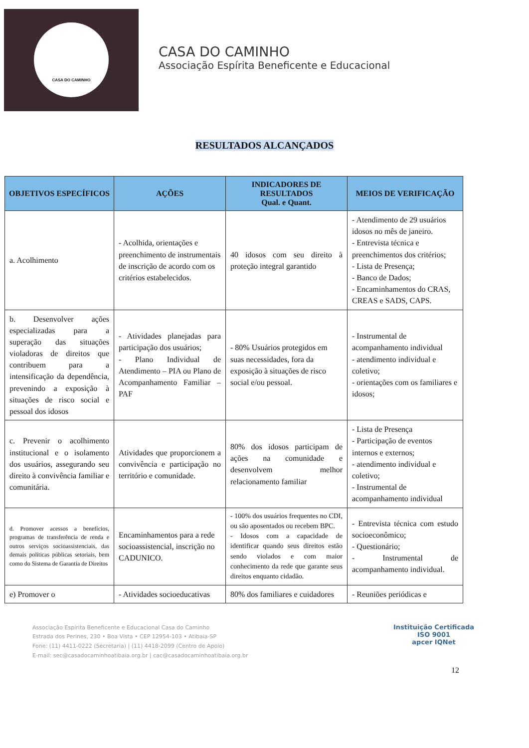CASA DO CAMINHO
CASA DO CAMINHO
Associação Espírita Beneficente e Educacional
RESULTADOS ALCANÇADOS
| OBJETIVOS ESPECÍFICOS | AÇÕES | INDICADORES DE RESULTADOS Qual. e Quant. | MEIOS DE VERIFICAÇÃO |
| --- | --- | --- | --- |
| a. Acolhimento | - Acolhida, orientações e preenchimento de instrumentais de inscrição de acordo com os critérios estabelecidos. | 40 idosos com seu direito à proteção integral garantido | - Atendimento de 29 usuários idosos no mês de janeiro. - Entrevista técnica e preenchimentos dos critérios; - Lista de Presença; - Banco de Dados; - Encaminhamentos do CRAS, CREAS e SADS, CAPS. |
| b. Desenvolver ações especializadas para a superação das situações violadoras de direitos que contribuem para a intensificação da dependência, prevenindo a exposição à situações de risco social e pessoal dos idosos | - Atividades planejadas para participação dos usuários; - Plano Individual de Atendimento – PIA ou Plano de Acompanhamento Familiar – PAF | - 80% Usuários protegidos em suas necessidades, fora da exposição à situações de risco social e/ou pessoal. | - Instrumental de acompanhamento individual - atendimento individual e coletivo; - orientações com os familiares e idosos; |
| c. Prevenir o acolhimento institucional e o isolamento dos usuários, assegurando seu direito à convivência familiar e comunitária. | Atividades que proporcionem a convivência e participação no território e comunidade. | 80% dos idosos participam de ações na comunidade e desenvolvem melhor relacionamento familiar | - Lista de Presença - Participação de eventos internos e externos; - atendimento individual e coletivo; - Instrumental de acompanhamento individual |
| d. Promover acessos a benefícios, programas de transferência de renda e outros serviços socioassistenciais, das demais políticas públicas setoriais, bem como do Sistema de Garantia de Direitos | Encaminhamentos para a rede socioassistencial, inscrição no CADUNICO. | - 100% dos usuários frequentes no CDI, ou são aposentados ou recebem BPC. - Idosos com a capacidade de identificar quando seus direitos estão sendo violados e com maior conhecimento da rede que garante seus direitos enquanto cidadão. | - Entrevista técnica com estudo socioeconômico; - Questionário; - Instrumental de acompanhamento individual. |
| e) Promover o | - Atividades socioeducativas | 80% dos familiares e cuidadores | - Reuniões periódicas e |
Associação Espírita Beneficente e Educacional Casa do Caminho
Estrada dos Perines, 230 • Boa Vista • CEP 12954-103 • Atibaia-SP
Fone: (11) 4411-0222 (Secretaria) | (11) 4418-2099 (Centro de Apoio)
E-mail: sec@casadocaminhoatibaia.org.br | cac@casadocaminhoatibaia.org.br
Instituição Certificada
ISO 9001
apcer IQNet
12